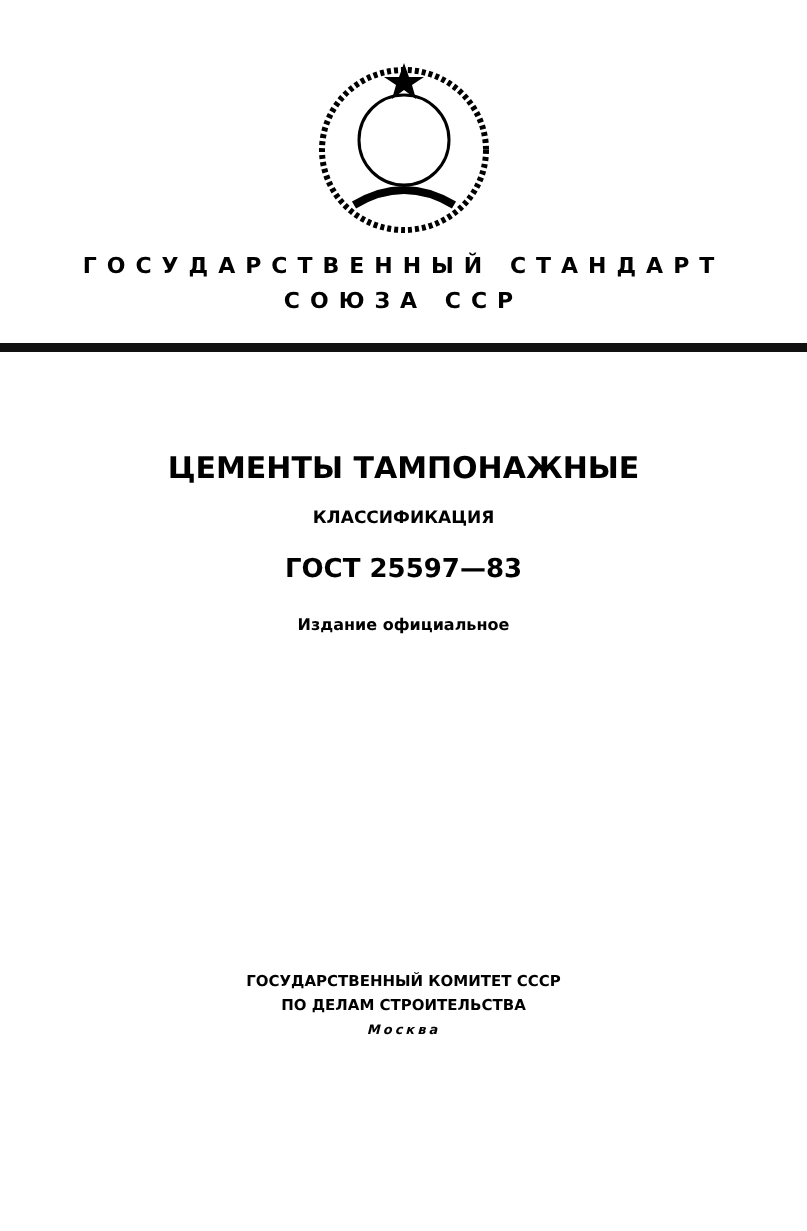ГОСУДАРСТВЕННЫЙ СТАНДАРТ
СОЮЗА ССР
ЦЕМЕНТЫ ТАМПОНАЖНЫЕ
КЛАССИФИКАЦИЯ
ГОСТ 25597—83
Издание официальное
ГОСУДАРСТВЕННЫЙ КОМИТЕТ СССР
ПО ДЕЛАМ СТРОИТЕЛЬСТВА
Москва